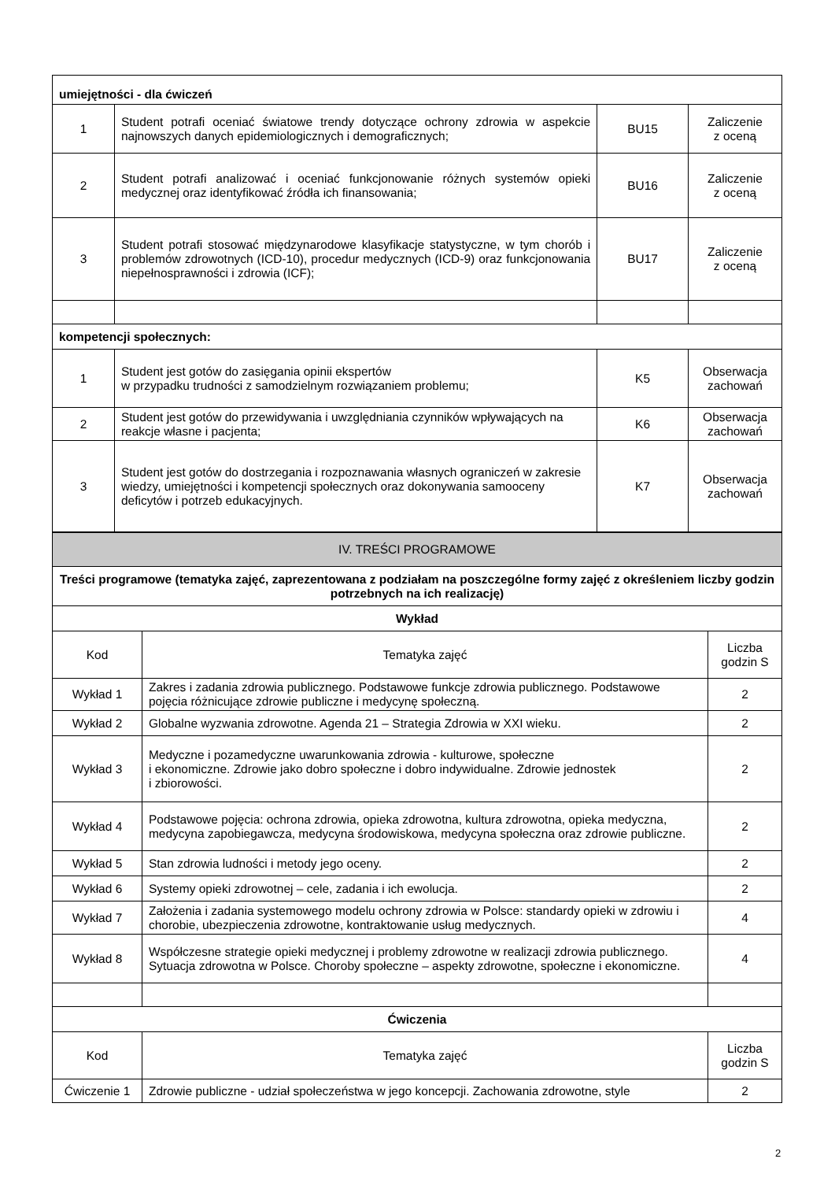| umiejętności - dla ćwiczeń | | | |
| 1 | Student potrafi oceniać światowe trendy dotyczące ochrony zdrowia w aspekcie najnowszych danych epidemiologicznych i demograficznych; | BU15 | Zaliczenie z oceną |
| 2 | Student potrafi analizować i oceniać funkcjonowanie różnych systemów opieki medycznej oraz identyfikować źródła ich finansowania; | BU16 | Zaliczenie z oceną |
| 3 | Student potrafi stosować międzynarodowe klasyfikacje statystyczne, w tym chorób i problemów zdrowotnych (ICD-10), procedur medycznych (ICD-9) oraz funkcjonowania niepełnosprawności i zdrowia (ICF); | BU17 | Zaliczenie z oceną |
| kompetencji społecznych: | | | |
| 1 | Student jest gotów do zasięgania opinii ekspertów w przypadku trudności z samodzielnym rozwiązaniem problemu; | K5 | Obserwacja zachowań |
| 2 | Student jest gotów do przewidywania i uwzględniania czynników wpływających na reakcje własne i pacjenta; | K6 | Obserwacja zachowań |
| 3 | Student jest gotów do dostrzegania i rozpoznawania własnych ograniczeń w zakresie wiedzy, umiejętności i kompetencji społecznych oraz dokonywania samooceny deficytów i potrzeb edukacyjnych. | K7 | Obserwacja zachowań |
| IV. TREŚCI PROGRAMOWE | | |
| Treści programowe (tematyka zajęć, zaprezentowana z podziałam na poszczególne formy zajęć z określeniem liczby godzin potrzebnych na ich realizację) | | |
| Wykład | | |
| Kod | Tematyka zajęć | Liczba godzin S |
| Wykład 1 | Zakres i zadania zdrowia publicznego. Podstawowe funkcje zdrowia publicznego. Podstawowe pojęcia różnicujące zdrowie publiczne i medycynę społeczną. | 2 |
| Wykład 2 | Globalne wyzwania zdrowotne. Agenda 21 – Strategia Zdrowia w XXI wieku. | 2 |
| Wykład 3 | Medyczne i pozamedyczne uwarunkowania zdrowia - kulturowe, społeczne i ekonomiczne. Zdrowie jako dobro społeczne i dobro indywidualne. Zdrowie jednostek i zbiorowości. | 2 |
| Wykład 4 | Podstawowe pojęcia: ochrona zdrowia, opieka zdrowotna, kultura zdrowotna, opieka medyczna, medycyna zapobiegawcza, medycyna środowiskowa, medycyna społeczna oraz zdrowie publiczne. | 2 |
| Wykład 5 | Stan zdrowia ludności i metody jego oceny. | 2 |
| Wykład 6 | Systemy opieki zdrowotnej – cele, zadania i ich ewolucja. | 2 |
| Wykład 7 | Założenia i zadania systemowego modelu ochrony zdrowia w Polsce: standardy opieki w zdrowiu i chorobie, ubezpieczenia zdrowotne, kontraktowanie usług medycznych. | 4 |
| Wykład 8 | Współczesne strategie opieki medycznej i problemy zdrowotne w realizacji zdrowia publicznego. Sytuacja zdrowotna w Polsce. Choroby społeczne – aspekty zdrowotne, społeczne i ekonomiczne. | 4 |
| Ćwiczenia | | |
| Kod | Tematyka zajęć | Liczba godzin S |
| Ćwiczenie 1 | Zdrowie publiczne - udział społeczeństwa w jego koncepcji. Zachowania zdrowotne, style | 2 |
2